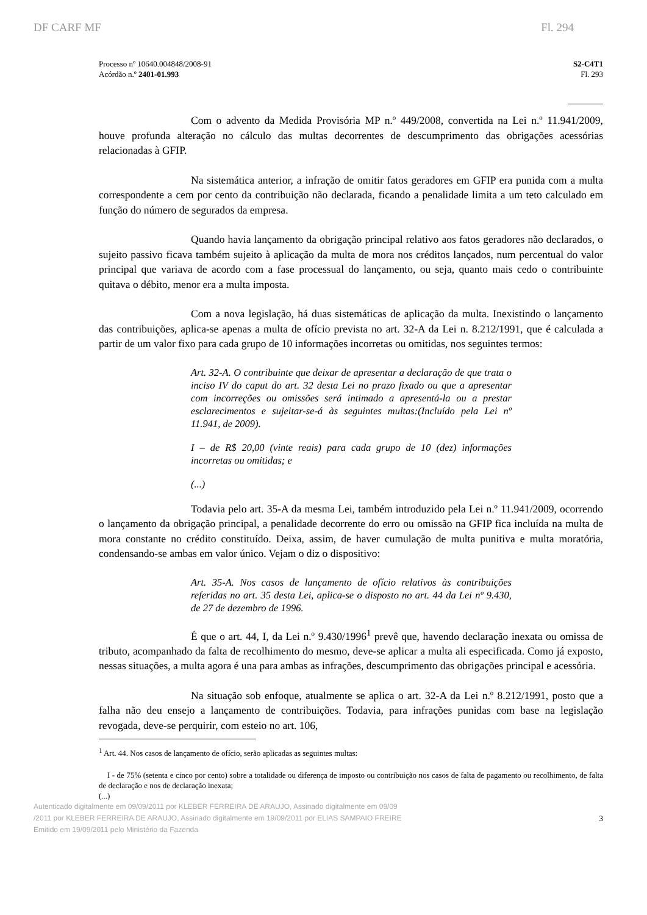DF CARF MF Fl. 294
Processo nº 10640.004848/2008-91
Acórdão n.º 2401-01.993
S2-C4T1
Fl. 293
Com o advento da Medida Provisória MP n.º 449/2008, convertida na Lei n.º 11.941/2009, houve profunda alteração no cálculo das multas decorrentes de descumprimento das obrigações acessórias relacionadas à GFIP.
Na sistemática anterior, a infração de omitir fatos geradores em GFIP era punida com a multa correspondente a cem por cento da contribuição não declarada, ficando a penalidade limita a um teto calculado em função do número de segurados da empresa.
Quando havia lançamento da obrigação principal relativo aos fatos geradores não declarados, o sujeito passivo ficava também sujeito à aplicação da multa de mora nos créditos lançados, num percentual do valor principal que variava de acordo com a fase processual do lançamento, ou seja, quanto mais cedo o contribuinte quitava o débito, menor era a multa imposta.
Com a nova legislação, há duas sistemáticas de aplicação da multa. Inexistindo o lançamento das contribuições, aplica-se apenas a multa de ofício prevista no art. 32-A da Lei n. 8.212/1991, que é calculada a partir de um valor fixo para cada grupo de 10 informações incorretas ou omitidas, nos seguintes termos:
Art. 32-A. O contribuinte que deixar de apresentar a declaração de que trata o inciso IV do caput do art. 32 desta Lei no prazo fixado ou que a apresentar com incorreções ou omissões será intimado a apresentá-la ou a prestar esclarecimentos e sujeitar-se-á às seguintes multas:(Incluído pela Lei nº 11.941, de 2009).
I – de R$ 20,00 (vinte reais) para cada grupo de 10 (dez) informações incorretas ou omitidas; e
(...)
Todavia pelo art. 35-A da mesma Lei, também introduzido pela Lei n.º 11.941/2009, ocorrendo o lançamento da obrigação principal, a penalidade decorrente do erro ou omissão na GFIP fica incluída na multa de mora constante no crédito constituído. Deixa, assim, de haver cumulação de multa punitiva e multa moratória, condensando-se ambas em valor único. Vejam o diz o dispositivo:
Art. 35-A. Nos casos de lançamento de ofício relativos às contribuições referidas no art. 35 desta Lei, aplica-se o disposto no art. 44 da Lei nº 9.430, de 27 de dezembro de 1996.
É que o art. 44, I, da Lei n.º 9.430/1996<sup>1</sup> prevê que, havendo declaração inexata ou omissa de tributo, acompanhado da falta de recolhimento do mesmo, deve-se aplicar a multa ali especificada. Como já exposto, nessas situações, a multa agora é una para ambas as infrações, descumprimento das obrigações principal e acessória.
Na situação sob enfoque, atualmente se aplica o art. 32-A da Lei n.º 8.212/1991, posto que a falha não deu ensejo a lançamento de contribuições. Todavia, para infrações punidas com base na legislação revogada, deve-se perquirir, com esteio no art. 106,
<sup>1</sup> Art. 44. Nos casos de lançamento de ofício, serão aplicadas as seguintes multas:
I - de 75% (setenta e cinco por cento) sobre a totalidade ou diferença de imposto ou contribuição nos casos de falta de pagamento ou recolhimento, de falta de declaração e nos de declaração inexata;
(...)
Autenticado digitalmente em 09/09/2011 por KLEBER FERREIRA DE ARAUJO, Assinado digitalmente em 09/09
/2011 por KLEBER FERREIRA DE ARAUJO, Assinado digitalmente em 19/09/2011 por ELIAS SAMPAIO FREIRE
Emitido em 19/09/2011 pelo Ministério da Fazenda
3